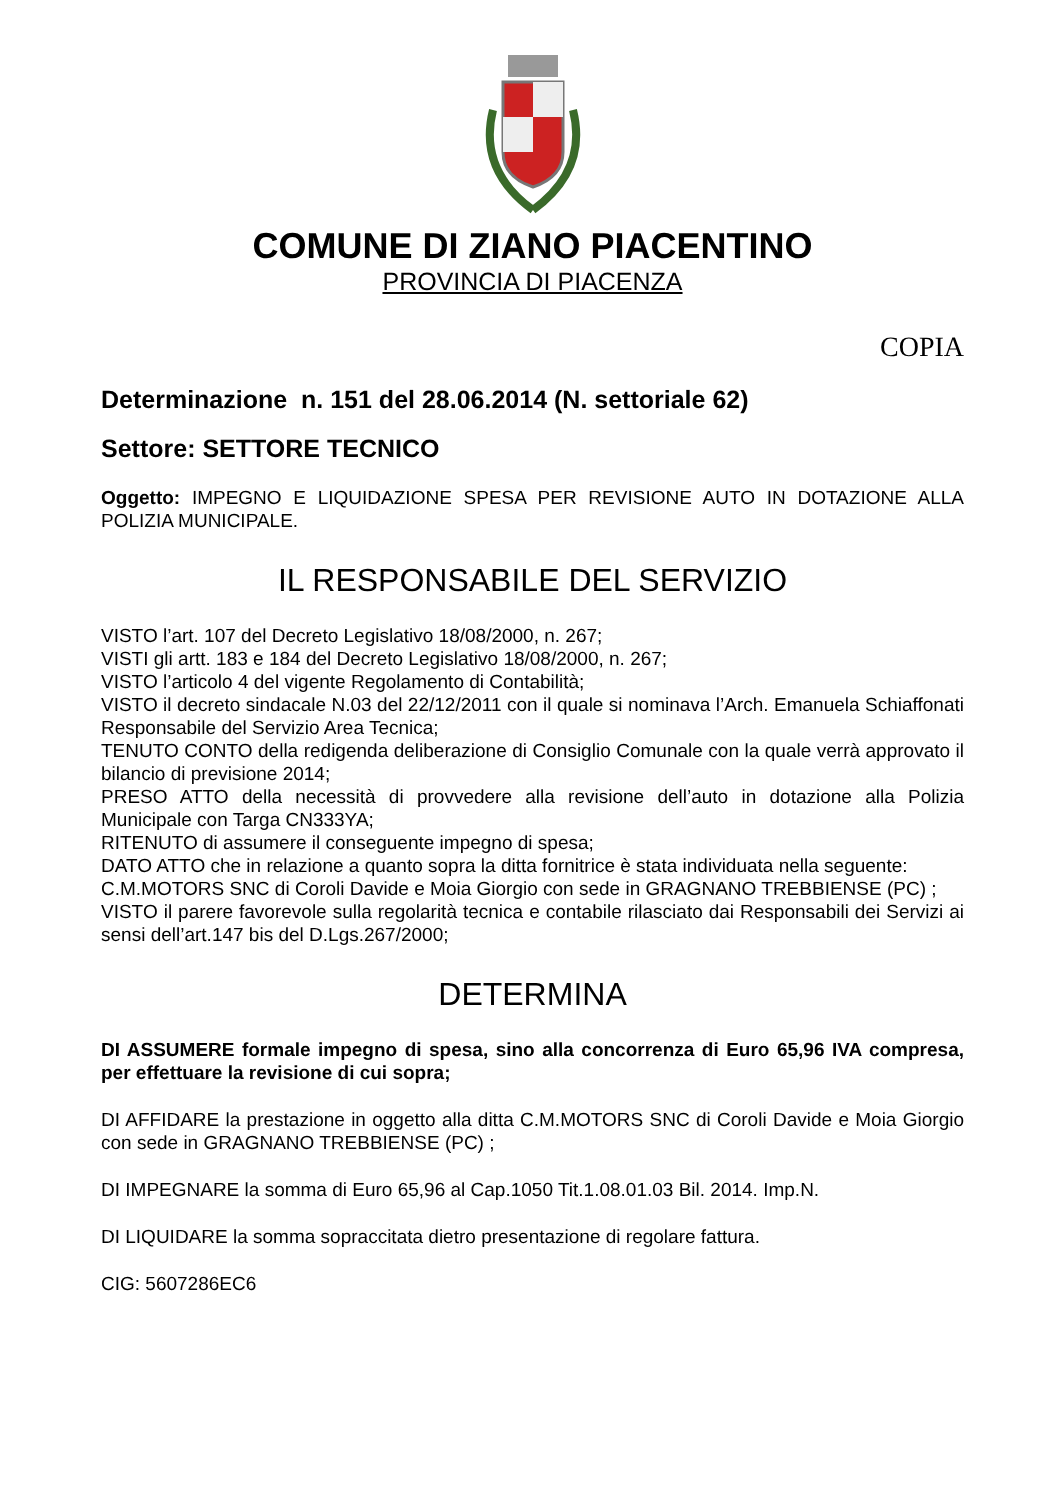COMUNE DI ZIANO PIACENTINO
PROVINCIA DI PIACENZA
COPIA
Determinazione n. 151 del 28.06.2014 (N. settoriale 62)
Settore: SETTORE TECNICO
Oggetto: IMPEGNO E LIQUIDAZIONE SPESA PER REVISIONE AUTO IN DOTAZIONE ALLA POLIZIA MUNICIPALE.
IL RESPONSABILE DEL SERVIZIO
VISTO l’art. 107 del Decreto Legislativo 18/08/2000, n. 267;
VISTI gli artt. 183 e 184 del Decreto Legislativo 18/08/2000, n. 267;
VISTO l’articolo 4 del vigente Regolamento di Contabilità;
VISTO il decreto sindacale N.03 del 22/12/2011 con il quale si nominava l’Arch. Emanuela Schiaffonati Responsabile del Servizio Area Tecnica;
TENUTO CONTO della redigenda deliberazione di Consiglio Comunale con la quale verrà approvato il bilancio di previsione 2014;
PRESO ATTO della necessità di provvedere alla revisione dell’auto in dotazione alla Polizia Municipale con Targa CN333YA;
RITENUTO di assumere il conseguente impegno di spesa;
DATO ATTO che in relazione a quanto sopra la ditta fornitrice è stata individuata nella seguente:
C.M.MOTORS SNC di Coroli Davide e Moia Giorgio con sede in GRAGNANO TREBBIENSE (PC) ;
VISTO il parere favorevole sulla regolarità tecnica e contabile rilasciato dai Responsabili dei Servizi ai sensi dell’art.147 bis del D.Lgs.267/2000;
DETERMINA
DI ASSUMERE formale impegno di spesa, sino alla concorrenza di Euro 65,96 IVA compresa, per effettuare la revisione di cui sopra;
DI AFFIDARE la prestazione in oggetto alla ditta C.M.MOTORS SNC di Coroli Davide e Moia Giorgio con sede in GRAGNANO TREBBIENSE (PC) ;
DI IMPEGNARE la somma di Euro 65,96 al Cap.1050 Tit.1.08.01.03 Bil. 2014. Imp.N.
DI LIQUIDARE la somma sopraccitata dietro presentazione di regolare fattura.
CIG: 5607286EC6